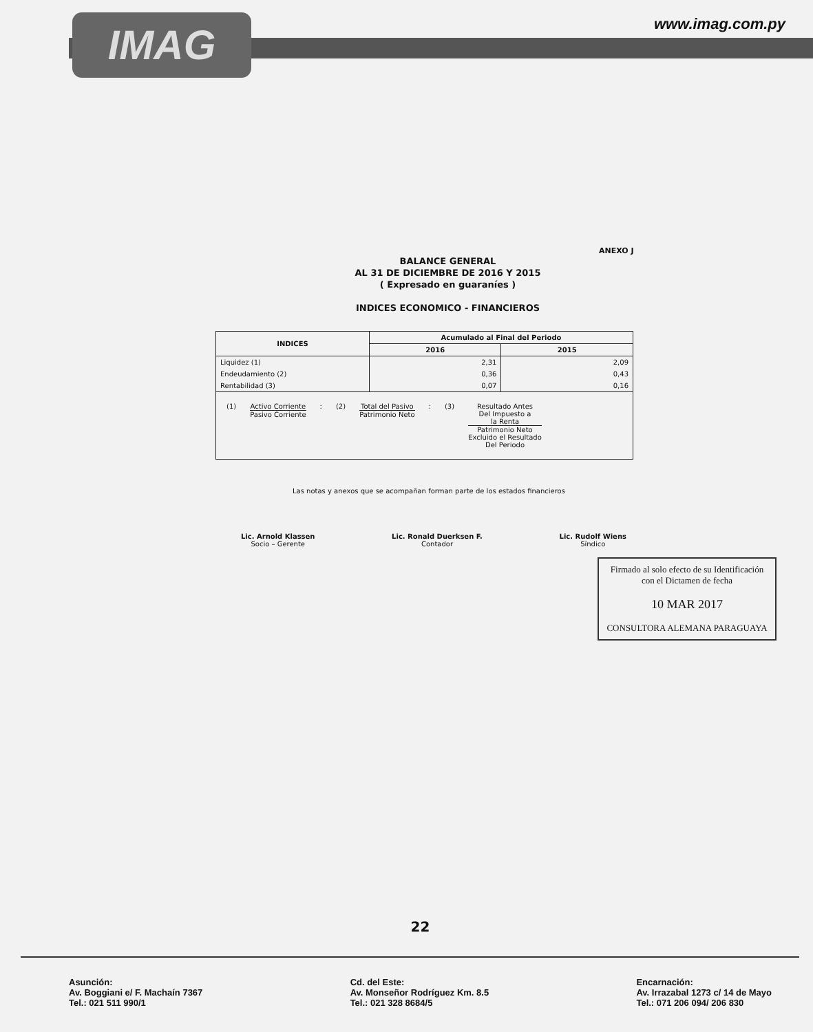IMAG www.imag.com.py
ANEXO J
BALANCE GENERAL
AL 31 DE DICIEMBRE DE 2016 Y 2015
( Expresado en guaraníes )
INDICES ECONOMICO - FINANCIEROS
| INDICES | Acumulado al Final del Periodo | |
| --- | --- | --- |
| | 2016 | 2015 |
| Liquidez (1) | 2,31 | 2,09 |
| Endeudamiento (2) | 0,36 | 0,43 |
| Rentabilidad (3) | 0,07 | 0,16 |
| (1) Activo Corriente Pasivo Corriente : (2) Total del Pasivo Patrimonio Neto : (3) Resultado Antes Del Impuesto a la Renta Patrimonio Neto Excluido el Resultado Del Periodo | | |
Las notas y anexos que se acompañan forman parte de los estados financieros
Lic. Arnold Klassen
Socio – Gerente
Lic. Ronald Duerksen F.
Contador
Lic. Rudolf Wiens
Síndico
Firmado al solo efecto de su Identificación con el Dictamen de fecha
10 MAR 2017
CONSULTORA ALEMANA PARAGUAYA
22
Asunción:
Av. Boggiani e/ F. Machaín 7367
Tel.: 021 511 990/1
Cd. del Este:
Av. Monseñor Rodríguez Km. 8.5
Tel.: 021 328 8684/5
Encarnación:
Av. Irrazabal 1273 c/ 14 de Mayo
Tel.: 071 206 094/ 206 830